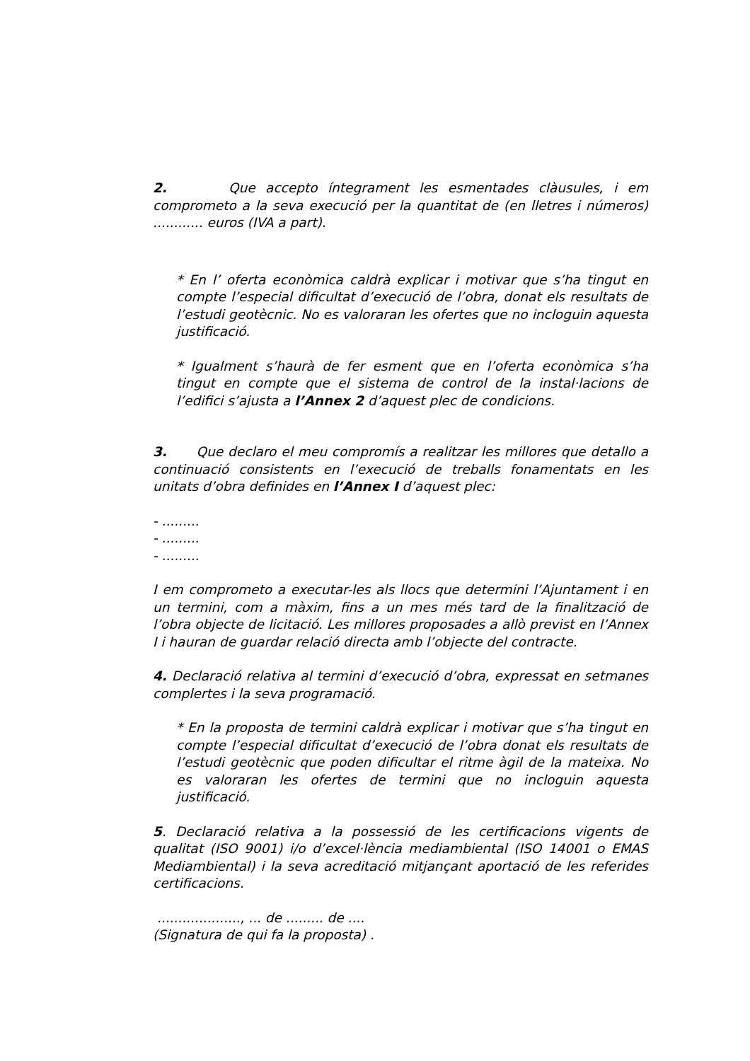2. Que accepto íntegrament les esmentades clàusules, i em comprometo a la seva execució per la quantitat de (en lletres i números) ............ euros (IVA a part).
* En l’ oferta econòmica caldrà explicar i motivar que s’ha tingut en compte l’especial dificultat d’execució de l’obra, donat els resultats de l’estudi geotècnic. No es valoraran les ofertes que no incloguin aquesta justificació.
* Igualment s’haurà de fer esment que en l’oferta econòmica s’ha tingut en compte que el sistema de control de la instal·lacions de l’edifici s’ajusta a l’Annex 2 d’aquest plec de condicions.
3. Que declaro el meu compromís a realitzar les millores que detallo a continuació consistents en l’execució de treballs fonamentats en les unitats d’obra definides en l’Annex I d’aquest plec:
- .........
- .........
- .........
I em comprometo a executar-les als llocs que determini l’Ajuntament i en un termini, com a màxim, fins a un mes més tard de la finalització de l’obra objecte de licitació. Les millores proposades a allò previst en l’Annex I i hauran de guardar relació directa amb l’objecte del contracte.
4. Declaració relativa al termini d’execució d’obra, expressat en setmanes complertes i la seva programació.
* En la proposta de termini caldrà explicar i motivar que s’ha tingut en compte l’especial dificultat d’execució de l’obra donat els resultats de l’estudi geotècnic que poden dificultar el ritme àgil de la mateixa. No es valoraran les ofertes de termini que no incloguin aquesta justificació.
5. Declaració relativa a la possessió de les certificacions vigents de qualitat (ISO 9001) i/o d’excel·lència mediambiental (ISO 14001 o EMAS Mediambiental) i la seva acreditació mitjançant aportació de les referides certificacions.
...................., ... de ......... de ....
(Signatura de qui fa la proposta) .